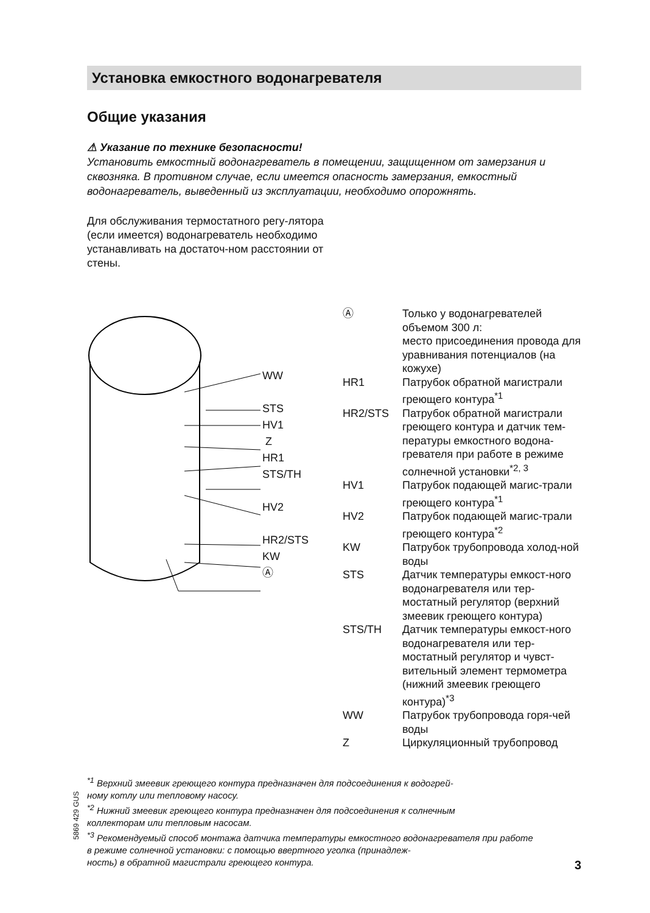Установка емкостного водонагревателя
Общие указания
⚠ Указание по технике безопасности!
Установить емкостный водонагреватель в помещении, защищенном от замерзания и сквозняка. В противном случае, если имеется опасность замерзания, емкостный водонагреватель, выведенный из эксплуатации, необходимо опорожнять.
Для обслуживания термостатного регу-лятора (если имеется) водонагреватель необходимо устанавливать на достаточ-ном расстоянии от стены.
WW
STS
HV1
Z
HR1
STS/TH
HV2
HR2/STS
KW
Ⓐ
Ⓐ Только у водонагревателей объемом 300 л:
место присоединения провода для уравнивания потенциалов (на кожухе)
HR1 Патрубок обратной магистрали греющего контура<sup>*1</sup>
HR2/STS Патрубок обратной магистрали греющего контура и датчик тем-пературы емкостного водона-гревателя при работе в режиме солнечной установки<sup>*2, 3</sup>
HV1 Патрубок подающей магис-трали греющего контура<sup>*1</sup>
HV2 Патрубок подающей магис-трали греющего контура<sup>*2</sup>
KW Патрубок трубопровода холод-ной воды
STS Датчик температуры емкост-ного водонагревателя или тер-мостатный регулятор (верхний змеевик греющего контура)
STS/TH Датчик температуры емкост-ного водонагревателя или тер-мостатный регулятор и чувст-вительный элемент термометра (нижний змеевик греющего контура)<sup>*3</sup>
WW Патрубок трубопровода горя-чей воды
Z Циркуляционный трубопровод
<sup>*1</sup> Верхний змеевик греющего контура предназначен для подсоединения к водогрей-
ному котлу или тепловому насосу.
<sup>*2</sup> Нижний змеевик греющего контура предназначен для подсоединения к солнечным
коллекторам или тепловым насосам.
<sup>*3</sup> Рекомендуемый способ монтажа датчика температуры емкостного водонагревателя при работе
в режиме солнечной установки: с помощью ввертного уголка (принадлеж-
ность) в обратной магистрали греющего контура.
5869 429 GUS
3